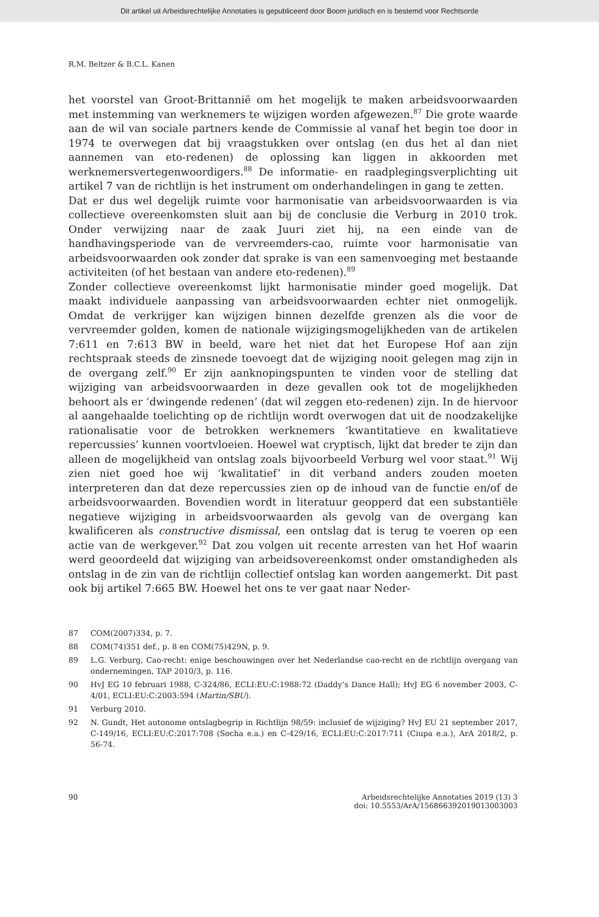Dit artikel uit Arbeidsrechtelijke Annotaties is gepubliceerd door Boom juridisch en is bestemd voor Rechtsorde
R.M. Beltzer & B.C.L. Kanen
het voorstel van Groot-Brittannië om het mogelijk te maken arbeidsvoorwaarden met instemming van werknemers te wijzigen worden afgewezen.<sup>87</sup> Die grote waarde aan de wil van sociale partners kende de Commissie al vanaf het begin toe door in 1974 te overwegen dat bij vraagstukken over ontslag (en dus het al dan niet aannemen van eto-redenen) de oplossing kan liggen in akkoorden met werknemersvertegenwoordigers.<sup>88</sup> De informatie- en raadplegingsverplichting uit artikel 7 van de richtlijn is het instrument om onderhandelingen in gang te zetten.
Dat er dus wel degelijk ruimte voor harmonisatie van arbeidsvoorwaarden is via collectieve overeenkomsten sluit aan bij de conclusie die Verburg in 2010 trok. Onder verwijzing naar de zaak Juuri ziet hij, na een einde van de handhavingsperiode van de vervreemders-cao, ruimte voor harmonisatie van arbeidsvoorwaarden ook zonder dat sprake is van een samenvoeging met bestaande activiteiten (of het bestaan van andere eto-redenen).<sup>89</sup>
Zonder collectieve overeenkomst lijkt harmonisatie minder goed mogelijk. Dat maakt individuele aanpassing van arbeidsvoorwaarden echter niet onmogelijk. Omdat de verkrijger kan wijzigen binnen dezelfde grenzen als die voor de vervreemder golden, komen de nationale wijzigingsmogelijkheden van de artikelen 7:611 en 7:613 BW in beeld, ware het niet dat het Europese Hof aan zijn rechtspraak steeds de zinsnede toevoegt dat de wijziging nooit gelegen mag zijn in de overgang zelf.<sup>90</sup> Er zijn aanknopingspunten te vinden voor de stelling dat wijziging van arbeidsvoorwaarden in deze gevallen ook tot de mogelijkheden behoort als er ‘dwingende redenen’ (dat wil zeggen eto-redenen) zijn. In de hiervoor al aangehaalde toelichting op de richtlijn wordt overwogen dat uit de noodzakelijke rationalisatie voor de betrokken werknemers ‘kwantitatieve en kwalitatieve repercussies’ kunnen voortvloeien. Hoewel wat cryptisch, lijkt dat breder te zijn dan alleen de mogelijkheid van ontslag zoals bijvoorbeeld Verburg wel voor staat.<sup>91</sup> Wij zien niet goed hoe wij ‘kwalitatief’ in dit verband anders zouden moeten interpreteren dan dat deze repercussies zien op de inhoud van de functie en/of de arbeidsvoorwaarden. Bovendien wordt in literatuur geopperd dat een substantiële negatieve wijziging in arbeidsvoorwaarden als gevolg van de overgang kan kwalificeren als constructive dismissal, een ontslag dat is terug te voeren op een actie van de werkgever.<sup>92</sup> Dat zou volgen uit recente arresten van het Hof waarin werd geoordeeld dat wijziging van arbeidsovereenkomst onder omstandigheden als ontslag in de zin van de richtlijn collectief ontslag kan worden aangemerkt. Dit past ook bij artikel 7:665 BW. Hoewel het ons te ver gaat naar Neder-
87 COM(2007)334, p. 7.
88 COM(74)351 def., p. 8 en COM(75)429N, p. 9.
89 L.G. Verburg, Cao-recht: enige beschouwingen over het Nederlandse cao-recht en de richtlijn overgang van ondernemingen, TAP 2010/3, p. 116.
90 HvJ EG 10 februari 1988, C-324/86, ECLI:EU:C:1988:72 (Daddy’s Dance Hall); HvJ EG 6 november 2003, C-4/01, ECLI:EU:C:2003:594 (Martin/SBU).
91 Verburg 2010.
92 N. Gundt, Het autonome ontslagbegrip in Richtlijn 98/59: inclusief de wijziging? HvJ EU 21 september 2017, C-149/16, ECLI:EU:C:2017:708 (Socha e.a.) en C-429/16, ECLI:EU:C:2017:711 (Ciupa e.a.), ArA 2018/2, p. 56-74.
90 Arbeidsrechtelijke Annotaties 2019 (13) 3
doi: 10.5553/ArA/156866392019013003003